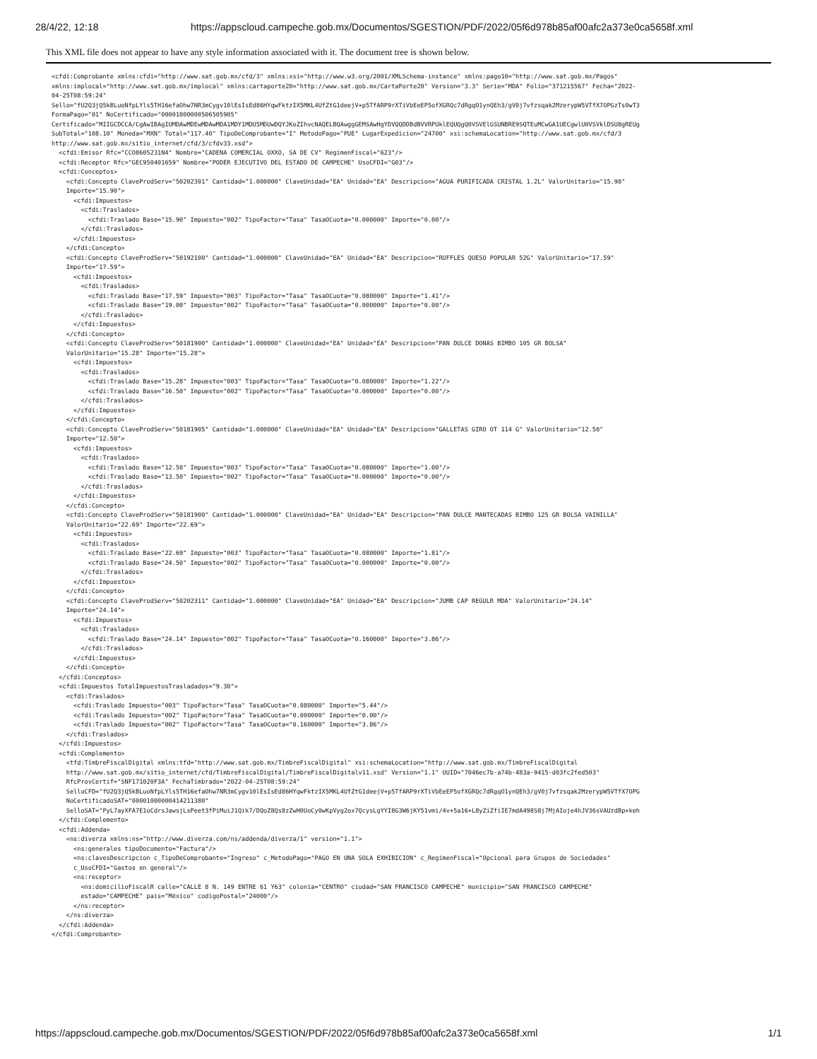28/4/22, 12:18 https://appscloud.campeche.gob.mx/Documentos/SGESTION/PDF/2022/05f6d978b85af00afc2a373e0ca5658f.xml
This XML file does not appear to have any style information associated with it. The document tree is shown below.
<cfdi:Comprobante xmlns:cfdi="http://www.sat.gob.mx/cfd/3" xmlns:xsi="http://www.w3.org/2001/XMLSchema-instance" xmlns:pago10="http://www.sat.gob.mx/Pagos"
xmlns:implocal="http://www.sat.gob.mx/implocal" xmlns:cartaporte20="http://www.sat.gob.mx/CartaPorte20" Version="3.3" Serie="MDA" Folio="371215567" Fecha="2022-
04-25T08:59:24"
Sello="fU2Q3jQ5kBLuoNfpLYls5TH16efaOhw7NR3mCygv10lEsIsEd86HYqwFktzIX5MKL4UfZtG1deejV+p5TfARP9rXTiVbEeEP5ofXGRQc7dRgqO1ynQEh3/gV0j7vfzsqak2MzerypW5VTfX7OPGzTs0wT3
FormaPago="01" NoCertificado="00001000000506505905"
Certificado="MIIGCDCCA/CgAwIBAgIUMDAwMDEwMDAwMDA1MDY1MDU5MDUwDQYJKoZIhvcNAQELBQAwggGEMSAwHgYDVQQDDBdBVVRPUklEQUQgQ0VSVElGSUNBRE9SQTEuMCwGA1UECgwlU0VSVklDSU8gREUg
SubTotal="108.10" Moneda="MXN" Total="117.40" TipoDeComprobante="I" MetodoPago="PUE" LugarExpedicion="24700" xsi:schemaLocation="http://www.sat.gob.mx/cfd/3
http://www.sat.gob.mx/sitio_internet/cfd/3/cfdv33.xsd">
  <cfdi:Emisor Rfc="CCO8605231N4" Nombre="CADENA COMERCIAL OXXO, SA DE CV" RegimenFiscal="623"/>
  <cfdi:Receptor Rfc="GEC950401659" Nombre="PODER EJECUTIVO DEL ESTADO DE CAMPECHE" UsoCFDI="G03"/>
  <cfdi:Conceptos>
    <cfdi:Concepto ClaveProdServ="50202301" Cantidad="1.000000" ClaveUnidad="EA" Unidad="EA" Descripcion="AGUA PURIFICADA CRISTAL 1.2L" ValorUnitario="15.90"
    Importe="15.90">
      <cfdi:Impuestos>
        <cfdi:Traslados>
          <cfdi:Traslado Base="15.90" Impuesto="002" TipoFactor="Tasa" TasaOCuota="0.000000" Importe="0.00"/>
        </cfdi:Traslados>
      </cfdi:Impuestos>
    </cfdi:Concepto>
    <cfdi:Concepto ClaveProdServ="50192100" Cantidad="1.000000" ClaveUnidad="EA" Unidad="EA" Descripcion="RUFFLES QUESO POPULAR 52G" ValorUnitario="17.59"
    Importe="17.59">
      <cfdi:Impuestos>
        <cfdi:Traslados>
          <cfdi:Traslado Base="17.59" Impuesto="003" TipoFactor="Tasa" TasaOCuota="0.080000" Importe="1.41"/>
          <cfdi:Traslado Base="19.00" Impuesto="002" TipoFactor="Tasa" TasaOCuota="0.000000" Importe="0.00"/>
        </cfdi:Traslados>
      </cfdi:Impuestos>
    </cfdi:Concepto>
    <cfdi:Concepto ClaveProdServ="50181900" Cantidad="1.000000" ClaveUnidad="EA" Unidad="EA" Descripcion="PAN DULCE DONAS BIMBO 105 GR BOLSA"
    ValorUnitario="15.28" Importe="15.28">
      <cfdi:Impuestos>
        <cfdi:Traslados>
          <cfdi:Traslado Base="15.28" Impuesto="003" TipoFactor="Tasa" TasaOCuota="0.080000" Importe="1.22"/>
          <cfdi:Traslado Base="16.50" Impuesto="002" TipoFactor="Tasa" TasaOCuota="0.000000" Importe="0.00"/>
        </cfdi:Traslados>
      </cfdi:Impuestos>
    </cfdi:Concepto>
    <cfdi:Concepto ClaveProdServ="50181905" Cantidad="1.000000" ClaveUnidad="EA" Unidad="EA" Descripcion="GALLETAS GIRO OT 114 G" ValorUnitario="12.50"
    Importe="12.50">
      <cfdi:Impuestos>
        <cfdi:Traslados>
          <cfdi:Traslado Base="12.50" Impuesto="003" TipoFactor="Tasa" TasaOCuota="0.080000" Importe="1.00"/>
          <cfdi:Traslado Base="13.50" Impuesto="002" TipoFactor="Tasa" TasaOCuota="0.000000" Importe="0.00"/>
        </cfdi:Traslados>
      </cfdi:Impuestos>
    </cfdi:Concepto>
    <cfdi:Concepto ClaveProdServ="50181900" Cantidad="1.000000" ClaveUnidad="EA" Unidad="EA" Descripcion="PAN DULCE MANTECADAS BIMBO 125 GR BOLSA VAINILLA"
    ValorUnitario="22.69" Importe="22.69">
      <cfdi:Impuestos>
        <cfdi:Traslados>
          <cfdi:Traslado Base="22.69" Impuesto="003" TipoFactor="Tasa" TasaOCuota="0.080000" Importe="1.81"/>
          <cfdi:Traslado Base="24.50" Impuesto="002" TipoFactor="Tasa" TasaOCuota="0.000000" Importe="0.00"/>
        </cfdi:Traslados>
      </cfdi:Impuestos>
    </cfdi:Concepto>
    <cfdi:Concepto ClaveProdServ="50202311" Cantidad="1.000000" ClaveUnidad="EA" Unidad="EA" Descripcion="JUMB CAP REGULR MDA" ValorUnitario="24.14"
    Importe="24.14">
      <cfdi:Impuestos>
        <cfdi:Traslados>
          <cfdi:Traslado Base="24.14" Impuesto="002" TipoFactor="Tasa" TasaOCuota="0.160000" Importe="3.86"/>
        </cfdi:Traslados>
      </cfdi:Impuestos>
    </cfdi:Concepto>
  </cfdi:Conceptos>
  <cfdi:Impuestos TotalImpuestosTrasladados="9.30">
    <cfdi:Traslados>
      <cfdi:Traslado Impuesto="003" TipoFactor="Tasa" TasaOCuota="0.080000" Importe="5.44"/>
      <cfdi:Traslado Impuesto="002" TipoFactor="Tasa" TasaOCuota="0.000000" Importe="0.00"/>
      <cfdi:Traslado Impuesto="002" TipoFactor="Tasa" TasaOCuota="0.160000" Importe="3.86"/>
    </cfdi:Traslados>
  </cfdi:Impuestos>
  <cfdi:Complemento>
    <tfd:TimbreFiscalDigital xmlns:tfd="http://www.sat.gob.mx/TimbreFiscalDigital" xsi:schemaLocation="http://www.sat.gob.mx/TimbreFiscalDigital
    http://www.sat.gob.mx/sitio_internet/cfd/TimbreFiscalDigital/TimbreFiscalDigitalv11.xsd" Version="1.1" UUID="7046ec7b-a74b-483a-9415-d03fc2fed503"
    RfcProvCertif="SNF171020F3A" FechaTimbrado="2022-04-25T08:59:24"
    SelloCFD="fU2Q3jQ5kBLuoNfpLYls5TH16efaOhw7NR3mCygv10lEsIsEd86HYqwFktzIX5MKL4UfZtG1deejV+p5TfARP9rXTiVbEeEP5ofXGRQc7dRgqO1ynQEh3/gV0j7vfzsqak2MzerypW5VTfX7OPG
    NoCertificadoSAT="00001000000414211380"
    SelloSAT="PyL7ayXFA7E1oCdrsJawsjLsPeet3fPiMuiJ1Qik7/DQoZ8Qs8zZwH0UoCy0wKpVyg2ox7QcysLgYYI8G3W6jKY51vmi/4v+5a16+L8yZiZfiIE7mdA498S8j7MjAIoje4hJV36sVAUzdBp+keh
  </cfdi:Complemento>
  <cfdi:Addenda>
    <ns:diverza xmlns:ns="http://www.diverza.com/ns/addenda/diverza/1" version="1.1">
      <ns:generales tipoDocumento="Factura"/>
      <ns:clavesDescripcion c_TipoDeComprobante="Ingreso" c_MetodoPago="PAGO EN UNA SOLA EXHIBICION" c_RegimenFiscal="Opcional para Grupos de Sociedades"
      c_UsoCFDI="Gastos en general"/>
      <ns:receptor>
        <ns:domicilioFiscalR calle="CALLE 8 N. 149 ENTRE 61 Y63" colonia="CENTRO" ciudad="SAN FRANCISCO CAMPECHE" municipio="SAN FRANCISCO CAMPECHE"
        estado="CAMPECHE" pais="México" codigoPostal="24000"/>
      </ns:receptor>
    </ns:diverza>
  </cfdi:Addenda>
</cfdi:Comprobante>
https://appscloud.campeche.gob.mx/Documentos/SGESTION/PDF/2022/05f6d978b85af00afc2a373e0ca5658f.xml 1/1